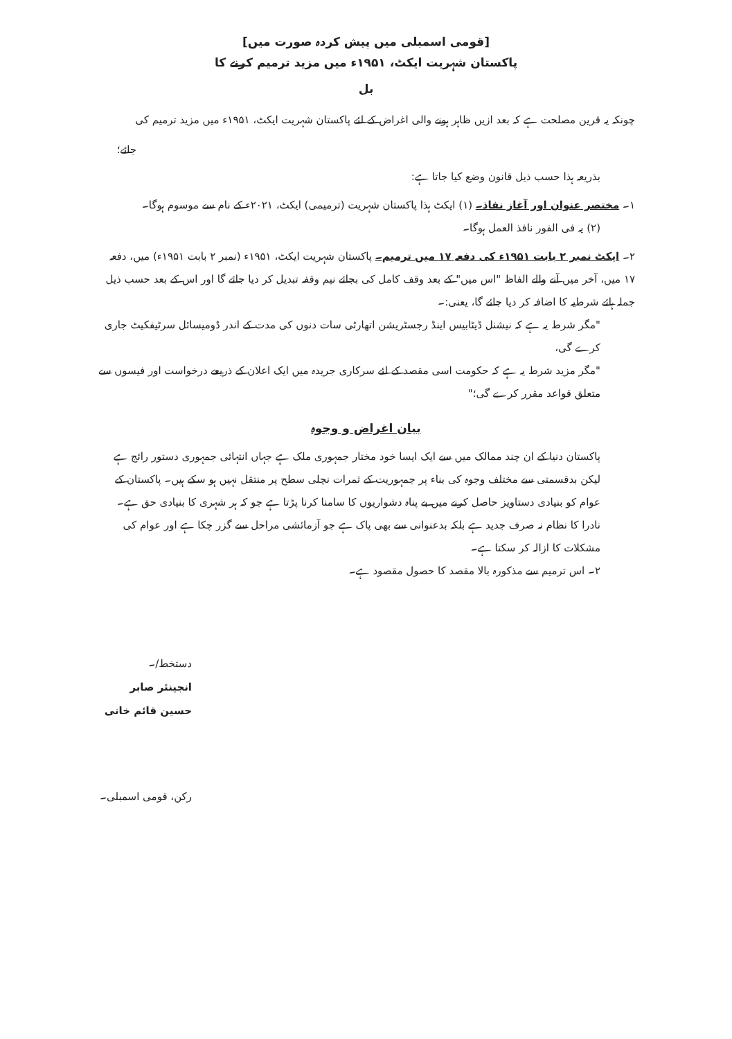[قومی اسمبلی میں پیش کردہ صورت میں]
پاکستان شہریت ایکٹ، ۱۹۵۱ء میں مزید ترمیم کرنے کا
بل
چونکہ یہ قرین مصلحت ہے کہ بعد ازیں ظاہر ہونے والی اغراض کے لئے پاکستان شہریت ایکٹ، ۱۹۵۱ء میں مزید ترمیم کی
جائے؛
بذریعہ ہذا حسب ذیل قانون وضع کیا جاتا ہے:
۱۔ مختصر عنوان اور آغاز نفاذ۔ (۱) ایکٹ ہذا پاکستان شہریت (ترمیمی) ایکٹ، ۲۰۲۱ء کے نام سے موسوم ہوگا۔
(۲) یہ فی الفور نافذ العمل ہوگا۔
۲۔ ایکٹ نمبر ۲ بابت ۱۹۵۱ء کی دفعہ ۱۷ میں ترمیم۔ پاکستان شہریت ایکٹ، ۱۹۵۱ء (نمبر ۲ بابت ۱۹۵۱ء) میں، دفعہ ۱۷ میں، آخر میں آنے والے الفاظ "اس میں" کے بعد وقف کامل کی بجائے نیم وقفہ تبدیل کر دیا جائے گا اور اس کے بعد حسب ذیل جملہ ہائے شرطیہ کا اضافہ کر دیا جائے گا، یعنی:۔
"مگر شرط یہ ہے کہ نیشنل ڈیٹابیس اینڈ رجسٹریشن اتھارٹی سات دنوں کی مدت کے اندر ڈومیسائل سرٹیفکیٹ جاری کرے گی،
"مگر مزید شرط یہ ہے کہ حکومت اسی مقصد کے لئے سرکاری جریدہ میں ایک اعلان کے ذریعے درخواست اور فیسوں سے متعلق قواعد مقرر کرے گی؛"
بیان اغراض و وجوہ
پاکستان دنیا کے ان چند ممالک میں سے ایک ایسا خود مختار جمہوری ملک ہے جہاں انتہائی جمہوری دستور رائج ہے لیکن بدقسمتی سے مختلف وجوہ کی بناء پر جمہوریت کے ثمرات نچلی سطح پر منتقل نہیں ہو سکے ہیں۔ پاکستان کے عوام کو بنیادی دستاویز حاصل کرنے میں بے پناہ دشواریوں کا سامنا کرنا پڑتا ہے جو کہ ہر شہری کا بنیادی حق ہے۔ نادرا کا نظام نہ صرف جدید ہے بلکہ بدعنوانی سے بھی پاک ہے جو آزمائشی مراحل سے گزر چکا ہے اور عوام کی مشکلات کا ازالہ کر سکتا ہے۔
۲۔ اس ترمیم سے مذکورہ بالا مقصد کا حصول مقصود ہے۔
دستخط/۔
انجینئر صابر حسین قائم خانی
رکن، قومی اسمبلی۔